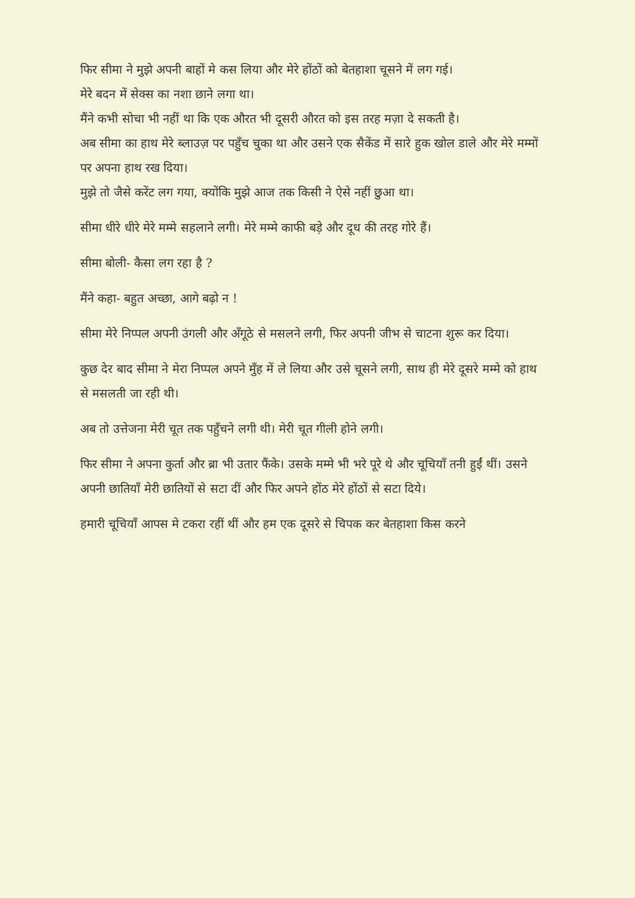फिर सीमा ने मुझे अपनी बाहों मे कस लिया और मेरे होंठों को बेतहाशा चूसने में लग गई।
मेरे बदन में सेक्स का नशा छाने लगा था।
मैंने कभी सोचा भी नहीं था कि एक औरत भी दूसरी औरत को इस तरह मज़ा दे सकती है।
अब सीमा का हाथ मेरे ब्लाउज़ पर पहुँच चुका था और उसने एक सैकेंड में सारे हुक खोल डाले और मेरे मम्मों पर अपना हाथ रख दिया।
मुझे तो जैसे करेंट लग गया, क्योंकि मुझे आज तक किसी ने ऐसे नहीं छुआ था।
सीमा धीरे धीरे मेरे मम्मे सहलाने लगी। मेरे मम्मे काफी बड़े और दूध की तरह गोरे हैं।
सीमा बोली- कैसा लग रहा है ?
मैंने कहा- बहुत अच्छा, आगे बढ़ो न !
सीमा मेरे निप्पल अपनी उंगली और अँगूठे से मसलने लगी, फिर अपनी जीभ से चाटना शुरू कर दिया।
कुछ देर बाद सीमा ने मेरा निप्पल अपने मुँह में ले लिया और उसे चूसने लगी, साथ ही मेरे दूसरे मम्मे को हाथ से मसलती जा रही थी।
अब तो उत्तेजना मेरी चूत तक पहुँचने लगी थी। मेरी चूत गीली होने लगी।
फिर सीमा ने अपना कुर्ता और ब्रा भी उतार फैंके। उसके मम्मे भी भरे पूरे थे और चूचियाँ तनी हुईं थीं। उसने अपनी छातियाँ मेरी छातियों से सटा दीं और फिर अपने होंठ मेरे होंठों से सटा दिये।
हमारी चूचियाँ आपस मे टकरा रहीं थीं और हम एक दूसरे से चिपक कर बेतहाशा किस करने